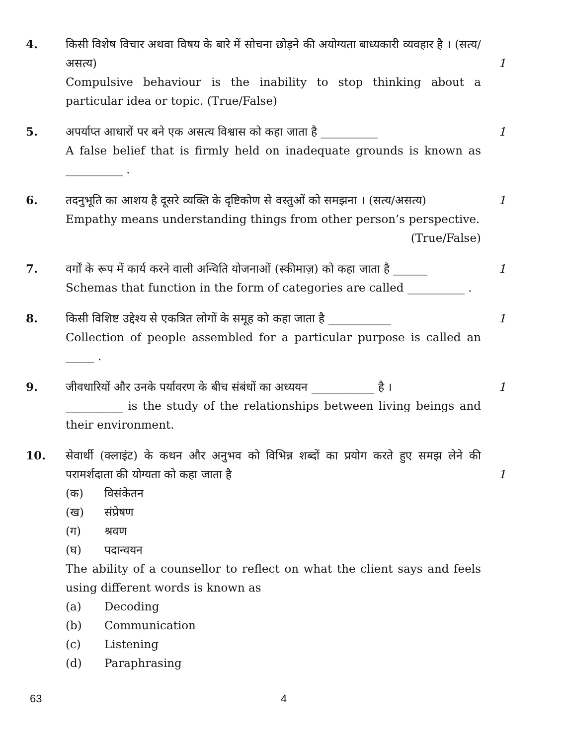4. किसी विशेष विचार अथवा विषय के बारे में सोचना छोड़ने की अयोग्यता बाध्यकारी व्यवहार है । (सत्य/असत्य)
Compulsive behaviour is the inability to stop thinking about a particular idea or topic. (True/False)
1
5. अपर्याप्त आधारों पर बने एक असत्य विश्वास को कहा जाता है __________
A false belief that is firmly held on inadequate grounds is known as __________ .
1
6. तदनुभूति का आशय है दूसरे व्यक्ति के दृष्टिकोण से वस्तुओं को समझना । (सत्य/असत्य)
Empathy means understanding things from other person’s perspective.
(True/False)
1
7. वर्गों के रूप में कार्य करने वाली अन्विति योजनाओं (स्कीमाज़) को कहा जाता है ______
Schemas that function in the form of categories are called __________ .
1
8. किसी विशिष्ट उद्देश्य से एकत्रित लोगों के समूह को कहा जाता है ___________
Collection of people assembled for a particular purpose is called an _____ .
1
9. जीवधारियों और उनके पर्यावरण के बीच संबंधों का अध्ययन ___________ है ।
__________ is the study of the relationships between living beings and their environment.
1
10. सेवार्थी (क्लाइंट) के कथन और अनुभव को विभिन्न शब्दों का प्रयोग करते हुए समझ लेने की परामर्शदाता की योग्यता को कहा जाता है
(क) विसंकेतन
(ख) संप्रेषण
(ग) श्रवण
(घ) पदान्वयन
The ability of a counsellor to reflect on what the client says and feels using different words is known as
(a) Decoding
(b) Communication
(c) Listening
(d) Paraphrasing
1
63 4